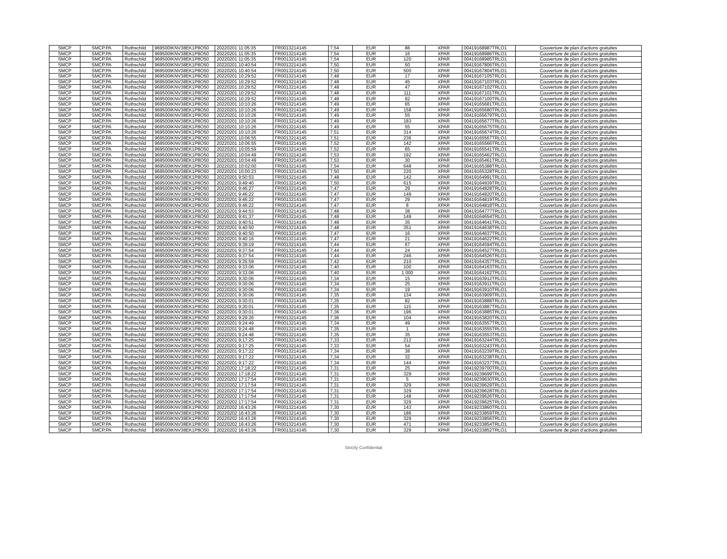| SMCP | SMCP.PA | Rothschild | 969500IKNV38EK1P8O50 | 20220201 11:05:35 | FR0013214145 | 7,54 | EUR | 88 | XPAR | 00419168987TRLO1 | Couverture de plan d'actions gratuites |
| SMCP | SMCP.PA | Rothschild | 969500IKNV38EK1P8O50 | 20220201 11:05:35 | FR0013214145 | 7,54 | EUR | 16 | XPAR | 00419168986TRLO1 | Couverture de plan d'actions gratuites |
| SMCP | SMCP.PA | Rothschild | 969500IKNV38EK1P8O50 | 20220201 11:05:35 | FR0013214145 | 7,54 | EUR | 120 | XPAR | 00419168985TRLO1 | Couverture de plan d'actions gratuites |
| SMCP | SMCP.PA | Rothschild | 969500IKNV38EK1P8O50 | 20220201 10:40:54 | FR0013214145 | 7,50 | EUR | 50 | XPAR | 00419167806TRLO1 | Couverture de plan d'actions gratuites |
| SMCP | SMCP.PA | Rothschild | 969500IKNV38EK1P8O50 | 20220201 10:40:54 | FR0013214145 | 7,50 | EUR | 500 | XPAR | 00419167804TRLO1 | Couverture de plan d'actions gratuites |
| SMCP | SMCP.PA | Rothschild | 969500IKNV38EK1P8O50 | 20220201 10:29:52 | FR0013214145 | 7,48 | EUR | 17 | XPAR | 00419167105TRLO1 | Couverture de plan d'actions gratuites |
| SMCP | SMCP.PA | Rothschild | 969500IKNV38EK1P8O50 | 20220201 10:29:52 | FR0013214145 | 7,48 | EUR | 45 | XPAR | 00419167103TRLO1 | Couverture de plan d'actions gratuites |
| SMCP | SMCP.PA | Rothschild | 969500IKNV38EK1P8O50 | 20220201 10:29:52 | FR0013214145 | 7,48 | EUR | 47 | XPAR | 00419167102TRLO1 | Couverture de plan d'actions gratuites |
| SMCP | SMCP.PA | Rothschild | 969500IKNV38EK1P8O50 | 20220201 10:29:52 | FR0013214145 | 7,48 | EUR | 111 | XPAR | 00419167101TRLO1 | Couverture de plan d'actions gratuites |
| SMCP | SMCP.PA | Rothschild | 969500IKNV38EK1P8O50 | 20220201 10:29:52 | FR0013214145 | 7,48 | EUR | 92 | XPAR | 00419167100TRLO1 | Couverture de plan d'actions gratuites |
| SMCP | SMCP.PA | Rothschild | 969500IKNV38EK1P8O50 | 20220201 10:10:26 | FR0013214145 | 7,49 | EUR | 65 | XPAR | 00419165681TRLO1 | Couverture de plan d'actions gratuites |
| SMCP | SMCP.PA | Rothschild | 969500IKNV38EK1P8O50 | 20220201 10:10:26 | FR0013214145 | 7,49 | EUR | 158 | XPAR | 00419165680TRLO1 | Couverture de plan d'actions gratuites |
| SMCP | SMCP.PA | Rothschild | 969500IKNV38EK1P8O50 | 20220201 10:10:26 | FR0013214145 | 7,49 | EUR | 55 | XPAR | 00419165679TRLO1 | Couverture de plan d'actions gratuites |
| SMCP | SMCP.PA | Rothschild | 969500IKNV38EK1P8O50 | 20220201 10:10:26 | FR0013214145 | 7,49 | EUR | 183 | XPAR | 00419165677TRLO1 | Couverture de plan d'actions gratuites |
| SMCP | SMCP.PA | Rothschild | 969500IKNV38EK1P8O50 | 20220201 10:10:26 | FR0013214145 | 7,49 | EUR | 55 | XPAR | 00419165675TRLO1 | Couverture de plan d'actions gratuites |
| SMCP | SMCP.PA | Rothschild | 969500IKNV38EK1P8O50 | 20220201 10:10:26 | FR0013214145 | 7,51 | EUR | 314 | XPAR | 00419165674TRLO1 | Couverture de plan d'actions gratuites |
| SMCP | SMCP.PA | Rothschild | 969500IKNV38EK1P8O50 | 20220201 10:06:55 | FR0013214145 | 7,51 | EUR | 236 | XPAR | 00419165567TRLO1 | Couverture de plan d'actions gratuites |
| SMCP | SMCP.PA | Rothschild | 969500IKNV38EK1P8O50 | 20220201 10:06:55 | FR0013214145 | 7,52 | EUR | 142 | XPAR | 00419165566TRLO1 | Couverture de plan d'actions gratuites |
| SMCP | SMCP.PA | Rothschild | 969500IKNV38EK1P8O50 | 20220201 10:05:59 | FR0013214145 | 7,52 | EUR | 65 | XPAR | 00419165541TRLO1 | Couverture de plan d'actions gratuites |
| SMCP | SMCP.PA | Rothschild | 969500IKNV38EK1P8O50 | 20220201 10:04:49 | FR0013214145 | 7,53 | EUR | 192 | XPAR | 00419165462TRLO1 | Couverture de plan d'actions gratuites |
| SMCP | SMCP.PA | Rothschild | 969500IKNV38EK1P8O50 | 20220201 10:04:49 | FR0013214145 | 7,53 | EUR | 30 | XPAR | 00419165461TRLO1 | Couverture de plan d'actions gratuites |
| SMCP | SMCP.PA | Rothschild | 969500IKNV38EK1P8O50 | 20220201 10:02:00 | FR0013214145 | 7,54 | EUR | 648 | XPAR | 00419165388TRLO1 | Couverture de plan d'actions gratuites |
| SMCP | SMCP.PA | Rothschild | 969500IKNV38EK1P8O50 | 20220201 10:00:23 | FR0013214145 | 7,50 | EUR | 220 | XPAR | 00419165328TRLO1 | Couverture de plan d'actions gratuites |
| SMCP | SMCP.PA | Rothschild | 969500IKNV38EK1P8O50 | 20220201 9:50:53 | FR0013214145 | 7,48 | EUR | 142 | XPAR | 00419164991TRLO1 | Couverture de plan d'actions gratuites |
| SMCP | SMCP.PA | Rothschild | 969500IKNV38EK1P8O50 | 20220201 9:49:40 | FR0013214145 | 7,50 | EUR | 615 | XPAR | 00419164939TRLO1 | Couverture de plan d'actions gratuites |
| SMCP | SMCP.PA | Rothschild | 969500IKNV38EK1P8O50 | 20220201 9:46:27 | FR0013214145 | 7,47 | EUR | 29 | XPAR | 00419164828TRLO1 | Couverture de plan d'actions gratuites |
| SMCP | SMCP.PA | Rothschild | 969500IKNV38EK1P8O50 | 20220201 9:46:22 | FR0013214145 | 7,47 | EUR | 149 | XPAR | 00419164820TRLO1 | Couverture de plan d'actions gratuites |
| SMCP | SMCP.PA | Rothschild | 969500IKNV38EK1P8O50 | 20220201 9:46:22 | FR0013214145 | 7,47 | EUR | 29 | XPAR | 00419164819TRLO1 | Couverture de plan d'actions gratuites |
| SMCP | SMCP.PA | Rothschild | 969500IKNV38EK1P8O50 | 20220201 9:46:22 | FR0013214145 | 7,47 | EUR | 8 | XPAR | 00419164818TRLO1 | Couverture de plan d'actions gratuites |
| SMCP | SMCP.PA | Rothschild | 969500IKNV38EK1P8O50 | 20220201 9:44:53 | FR0013214145 | 7,48 | EUR | 38 | XPAR | 00419164777TRLO1 | Couverture de plan d'actions gratuites |
| SMCP | SMCP.PA | Rothschild | 969500IKNV38EK1P8O50 | 20220201 9:41:37 | FR0013214145 | 7,48 | EUR | 149 | XPAR | 00419164654TRLO1 | Couverture de plan d'actions gratuites |
| SMCP | SMCP.PA | Rothschild | 969500IKNV38EK1P8O50 | 20220201 9:40:51 | FR0013214145 | 7,48 | EUR | 35 | XPAR | 00419164641TRLO1 | Couverture de plan d'actions gratuites |
| SMCP | SMCP.PA | Rothschild | 969500IKNV38EK1P8O50 | 20220201 9:40:50 | FR0013214145 | 7,48 | EUR | 351 | XPAR | 00419164638TRLO1 | Couverture de plan d'actions gratuites |
| SMCP | SMCP.PA | Rothschild | 969500IKNV38EK1P8O50 | 20220201 9:40:50 | FR0013214145 | 7,47 | EUR | 16 | XPAR | 00419164637TRLO1 | Couverture de plan d'actions gratuites |
| SMCP | SMCP.PA | Rothschild | 969500IKNV38EK1P8O50 | 20220201 9:40:16 | FR0013214145 | 7,47 | EUR | 21 | XPAR | 00419164622TRLO1 | Couverture de plan d'actions gratuites |
| SMCP | SMCP.PA | Rothschild | 969500IKNV38EK1P8O50 | 20220201 9:39:19 | FR0013214145 | 7,44 | EUR | 67 | XPAR | 00419164594TRLO1 | Couverture de plan d'actions gratuites |
| SMCP | SMCP.PA | Rothschild | 969500IKNV38EK1P8O50 | 20220201 9:37:54 | FR0013214145 | 7,44 | EUR | 24 | XPAR | 00419164527TRLO1 | Couverture de plan d'actions gratuites |
| SMCP | SMCP.PA | Rothschild | 969500IKNV38EK1P8O50 | 20220201 9:37:54 | FR0013214145 | 7,44 | EUR | 246 | XPAR | 00419164526TRLO1 | Couverture de plan d'actions gratuites |
| SMCP | SMCP.PA | Rothschild | 969500IKNV38EK1P8O50 | 20220201 9:35:59 | FR0013214145 | 7,42 | EUR | 210 | XPAR | 00419164357TRLO1 | Couverture de plan d'actions gratuites |
| SMCP | SMCP.PA | Rothschild | 969500IKNV38EK1P8O50 | 20220201 9:33:06 | FR0013214145 | 7,40 | EUR | 100 | XPAR | 00419164163TRLO1 | Couverture de plan d'actions gratuites |
| SMCP | SMCP.PA | Rothschild | 969500IKNV38EK1P8O50 | 20220201 9:33:06 | FR0013214145 | 7,40 | EUR | 1 000 | XPAR | 00419164162TRLO1 | Couverture de plan d'actions gratuites |
| SMCP | SMCP.PA | Rothschild | 969500IKNV38EK1P8O50 | 20220201 9:30:06 | FR0013214145 | 7,34 | EUR | 15 | XPAR | 00419163912TRLO1 | Couverture de plan d'actions gratuites |
| SMCP | SMCP.PA | Rothschild | 969500IKNV38EK1P8O50 | 20220201 9:30:06 | FR0013214145 | 7,34 | EUR | 25 | XPAR | 00419163911TRLO1 | Couverture de plan d'actions gratuites |
| SMCP | SMCP.PA | Rothschild | 969500IKNV38EK1P8O50 | 20220201 9:30:06 | FR0013214145 | 7,34 | EUR | 19 | XPAR | 00419163910TRLO1 | Couverture de plan d'actions gratuites |
| SMCP | SMCP.PA | Rothschild | 969500IKNV38EK1P8O50 | 20220201 9:30:06 | FR0013214145 | 7,35 | EUR | 134 | XPAR | 00419163909TRLO1 | Couverture de plan d'actions gratuites |
| SMCP | SMCP.PA | Rothschild | 969500IKNV38EK1P8O50 | 20220201 9:30:01 | FR0013214145 | 7,35 | EUR | 82 | XPAR | 00419163888TRLO1 | Couverture de plan d'actions gratuites |
| SMCP | SMCP.PA | Rothschild | 969500IKNV38EK1P8O50 | 20220201 9:30:01 | FR0013214145 | 7,35 | EUR | 115 | XPAR | 00419163887TRLO1 | Couverture de plan d'actions gratuites |
| SMCP | SMCP.PA | Rothschild | 969500IKNV38EK1P8O50 | 20220201 9:30:01 | FR0013214145 | 7,36 | EUR | 196 | XPAR | 00419163885TRLO1 | Couverture de plan d'actions gratuites |
| SMCP | SMCP.PA | Rothschild | 969500IKNV38EK1P8O50 | 20220201 9:29:26 | FR0013214145 | 7,36 | EUR | 104 | XPAR | 00419163820TRLO1 | Couverture de plan d'actions gratuites |
| SMCP | SMCP.PA | Rothschild | 969500IKNV38EK1P8O50 | 20220201 9:24:49 | FR0013214145 | 7,34 | EUR | 49 | XPAR | 00419163557TRLO1 | Couverture de plan d'actions gratuites |
| SMCP | SMCP.PA | Rothschild | 969500IKNV38EK1P8O50 | 20220201 9:24:48 | FR0013214145 | 7,35 | EUR | 1 | XPAR | 00419163555TRLO1 | Couverture de plan d'actions gratuites |
| SMCP | SMCP.PA | Rothschild | 969500IKNV38EK1P8O50 | 20220201 9:24:48 | FR0013214145 | 7,35 | EUR | 35 | XPAR | 00419163553TRLO1 | Couverture de plan d'actions gratuites |
| SMCP | SMCP.PA | Rothschild | 969500IKNV38EK1P8O50 | 20220201 9:17:25 | FR0013214145 | 7,33 | EUR | 212 | XPAR | 00419163244TRLO1 | Couverture de plan d'actions gratuites |
| SMCP | SMCP.PA | Rothschild | 969500IKNV38EK1P8O50 | 20220201 9:17:25 | FR0013214145 | 7,33 | EUR | 54 | XPAR | 00419163243TRLO1 | Couverture de plan d'actions gratuites |
| SMCP | SMCP.PA | Rothschild | 969500IKNV38EK1P8O50 | 20220201 9:17:22 | FR0013214145 | 7,34 | EUR | 38 | XPAR | 00419163239TRLO1 | Couverture de plan d'actions gratuites |
| SMCP | SMCP.PA | Rothschild | 969500IKNV38EK1P8O50 | 20220201 9:17:22 | FR0013214145 | 7,34 | EUR | 32 | XPAR | 00419163238TRLO1 | Couverture de plan d'actions gratuites |
| SMCP | SMCP.PA | Rothschild | 969500IKNV38EK1P8O50 | 20220201 9:17:22 | FR0013214145 | 7,34 | EUR | 144 | XPAR | 00419163237TRLO1 | Couverture de plan d'actions gratuites |
| SMCP | SMCP.PA | Rothschild | 969500IKNV38EK1P8O50 | 20220202 17:18:22 | FR0013214145 | 7,31 | EUR | 25 | XPAR | 00419239700TRLO1 | Couverture de plan d'actions gratuites |
| SMCP | SMCP.PA | Rothschild | 969500IKNV38EK1P8O50 | 20220202 17:18:22 | FR0013214145 | 7,31 | EUR | 329 | XPAR | 00419239699TRLO1 | Couverture de plan d'actions gratuites |
| SMCP | SMCP.PA | Rothschild | 969500IKNV38EK1P8O50 | 20220202 17:17:54 | FR0013214145 | 7,31 | EUR | 5 | XPAR | 00419239630TRLO1 | Couverture de plan d'actions gratuites |
| SMCP | SMCP.PA | Rothschild | 969500IKNV38EK1P8O50 | 20220202 17:17:54 | FR0013214145 | 7,31 | EUR | 329 | XPAR | 00419239629TRLO1 | Couverture de plan d'actions gratuites |
| SMCP | SMCP.PA | Rothschild | 969500IKNV38EK1P8O50 | 20220202 17:17:54 | FR0013214145 | 7,31 | EUR | 329 | XPAR | 00419239628TRLO1 | Couverture de plan d'actions gratuites |
| SMCP | SMCP.PA | Rothschild | 969500IKNV38EK1P8O50 | 20220202 17:17:54 | FR0013214145 | 7,31 | EUR | 148 | XPAR | 00419239626TRLO1 | Couverture de plan d'actions gratuites |
| SMCP | SMCP.PA | Rothschild | 969500IKNV38EK1P8O50 | 20220202 17:17:54 | FR0013214145 | 7,31 | EUR | 329 | XPAR | 00419239625TRLO1 | Couverture de plan d'actions gratuites |
| SMCP | SMCP.PA | Rothschild | 969500IKNV38EK1P8O50 | 20220202 16:43:26 | FR0013214145 | 7,30 | EUR | 143 | XPAR | 00419233860TRLO1 | Couverture de plan d'actions gratuites |
| SMCP | SMCP.PA | Rothschild | 969500IKNV38EK1P8O50 | 20220202 16:43:26 | FR0013214145 | 7,30 | EUR | 186 | XPAR | 00419233859TRLO1 | Couverture de plan d'actions gratuites |
| SMCP | SMCP.PA | Rothschild | 969500IKNV38EK1P8O50 | 20220202 16:43:26 | FR0013214145 | 7,30 | EUR | 329 | XPAR | 00419233856TRLO1 | Couverture de plan d'actions gratuites |
| SMCP | SMCP.PA | Rothschild | 969500IKNV38EK1P8O50 | 20220202 16:43:26 | FR0013214145 | 7,30 | EUR | 471 | XPAR | 00419233854TRLO1 | Couverture de plan d'actions gratuites |
| SMCP | SMCP.PA | Rothschild | 969500IKNV38EK1P8O50 | 20220202 16:43:26 | FR0013214145 | 7,30 | EUR | 329 | XPAR | 00419233852TRLO1 | Couverture de plan d'actions gratuites |
Strictly Confidential